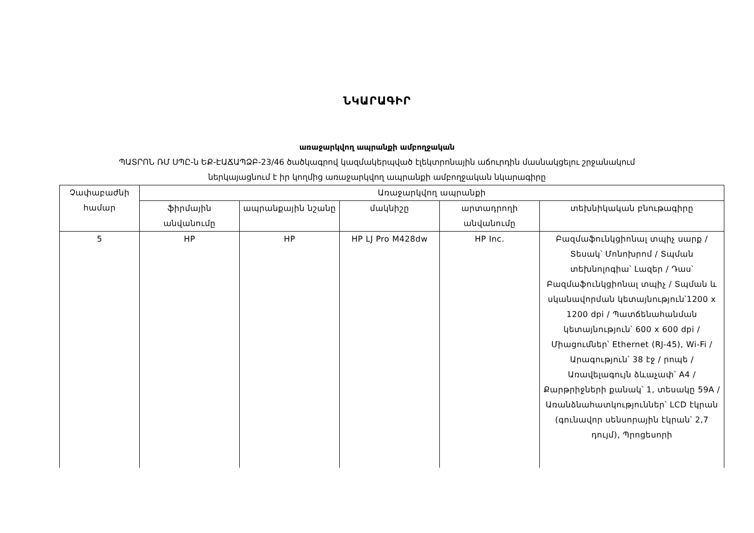ՆԿԱՐԱԳԻՐ
առաջարկվող ապրանքի ամբողջական
ՊԱՏՐՈՆ ՌՄ ՍՊԸ-ն ԵՔ-ԷԱՃԱՊՁԲ-23/46 ծածկագրով կազմակերպված էլեկտրոնային աճուրդին մասնակցելու շրջանակում
ներկայացնում է իր կողմից առաջարկվող ապրանքի ամբողջական նկարագիրը
| Չափաբաժնի համար | Առաջարկվող ապրանքի | | | | |
| --- | --- | --- | --- | --- | --- |
| | ֆիրմային անվանումը | ապրանքային նշանը | մակնիշը | արտադրողի անվանումը | տեխնիկական բնութագիրը |
| 5 | HP | HP | HP LJ Pro M428dw | HP Inc. | Բազմաֆունկցիոնալ տպիչ սարք / Տեսակ՝ Մոնոխրոմ / Տպման տեխնոլոգիա՝ Լազեր / Դաս՝ Բազմաֆունկցիոնալ տպիչ / Տպման և սկանավորման կետայնություն՝1200 x 1200 dpi / Պատճենահանման կետայնություն՝ 600 x 600 dpi / Միացումներ՝ Ethernet (RJ-45), Wi-Fi / Արագություն՝ 38 էջ / րոպե / Առավելագույն ձևաչափ՝ A4 / Քարթրիջների քանակ՝ 1, տեսակը 59A / Առանձնահատկություններ՝ LCD էկրան (գունավոր սենսորային էկրան՝ 2,7 դույմ), Պրոցեսորի |